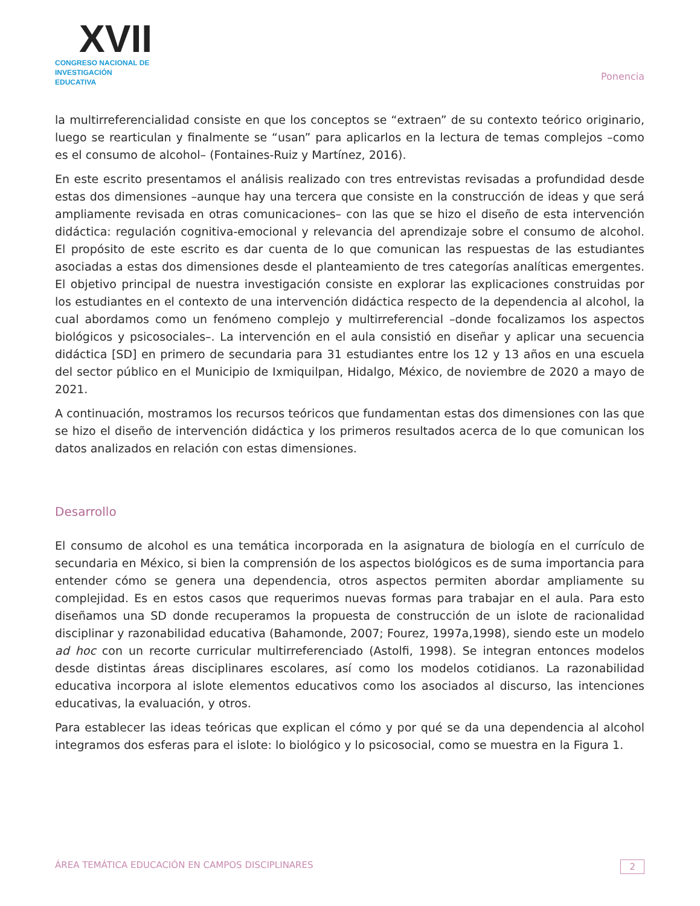XVII
CONGRESO NACIONAL DE
INVESTIGACIÓN EDUCATIVA
Ponencia
la multirreferencialidad consiste en que los conceptos se “extraen” de su contexto teórico originario, luego se rearticulan y finalmente se “usan” para aplicarlos en la lectura de temas complejos –como es el consumo de alcohol– (Fontaines-Ruiz y Martínez, 2016).
En este escrito presentamos el análisis realizado con tres entrevistas revisadas a profundidad desde estas dos dimensiones –aunque hay una tercera que consiste en la construcción de ideas y que será ampliamente revisada en otras comunicaciones– con las que se hizo el diseño de esta intervención didáctica: regulación cognitiva-emocional y relevancia del aprendizaje sobre el consumo de alcohol. El propósito de este escrito es dar cuenta de lo que comunican las respuestas de las estudiantes asociadas a estas dos dimensiones desde el planteamiento de tres categorías analíticas emergentes. El objetivo principal de nuestra investigación consiste en explorar las explicaciones construidas por los estudiantes en el contexto de una intervención didáctica respecto de la dependencia al alcohol, la cual abordamos como un fenómeno complejo y multirreferencial –donde focalizamos los aspectos biológicos y psicosociales–. La intervención en el aula consistió en diseñar y aplicar una secuencia didáctica [SD] en primero de secundaria para 31 estudiantes entre los 12 y 13 años en una escuela del sector público en el Municipio de Ixmiquilpan, Hidalgo, México, de noviembre de 2020 a mayo de 2021.
A continuación, mostramos los recursos teóricos que fundamentan estas dos dimensiones con las que se hizo el diseño de intervención didáctica y los primeros resultados acerca de lo que comunican los datos analizados en relación con estas dimensiones.
Desarrollo
El consumo de alcohol es una temática incorporada en la asignatura de biología en el currículo de secundaria en México, si bien la comprensión de los aspectos biológicos es de suma importancia para entender cómo se genera una dependencia, otros aspectos permiten abordar ampliamente su complejidad. Es en estos casos que requerimos nuevas formas para trabajar en el aula. Para esto diseñamos una SD donde recuperamos la propuesta de construcción de un islote de racionalidad disciplinar y razonabilidad educativa (Bahamonde, 2007; Fourez, 1997a,1998), siendo este un modelo ad hoc con un recorte curricular multirreferenciado (Astolfi, 1998). Se integran entonces modelos desde distintas áreas disciplinares escolares, así como los modelos cotidianos. La razonabilidad educativa incorpora al islote elementos educativos como los asociados al discurso, las intenciones educativas, la evaluación, y otros.
Para establecer las ideas teóricas que explican el cómo y por qué se da una dependencia al alcohol integramos dos esferas para el islote: lo biológico y lo psicosocial, como se muestra en la Figura 1.
ÁREA TEMÁTICA EDUCACIÓN EN CAMPOS DISCIPLINARES 2